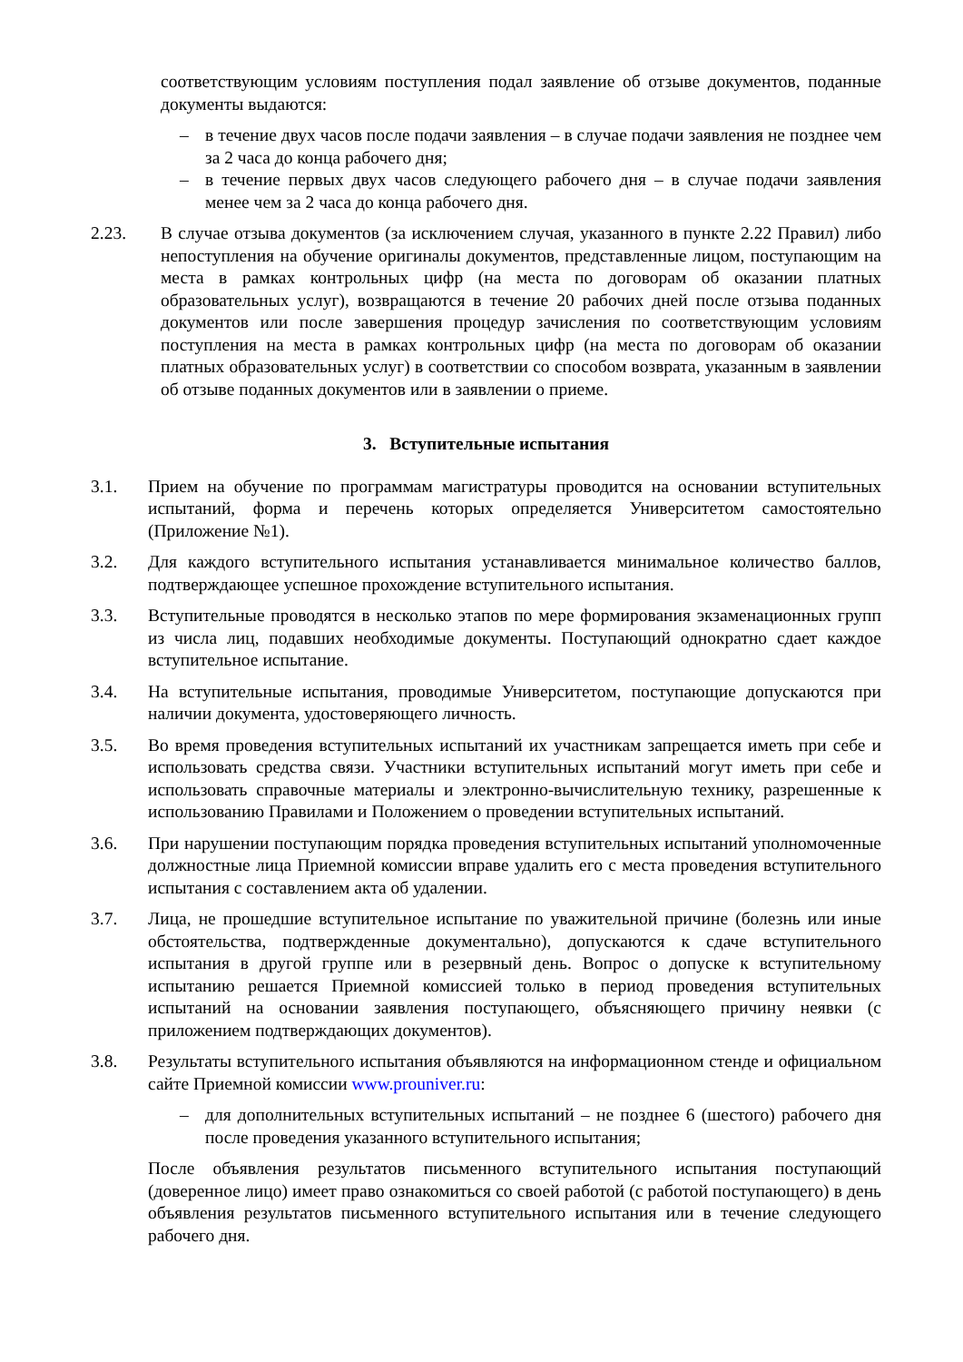соответствующим условиям поступления подал заявление об отзыве документов, поданные документы выдаются:
– в течение двух часов после подачи заявления – в случае подачи заявления не позднее чем за 2 часа до конца рабочего дня;
– в течение первых двух часов следующего рабочего дня – в случае подачи заявления менее чем за 2 часа до конца рабочего дня.
2.23. В случае отзыва документов (за исключением случая, указанного в пункте 2.22 Правил) либо непоступления на обучение оригиналы документов, представленные лицом, поступающим на места в рамках контрольных цифр (на места по договорам об оказании платных образовательных услуг), возвращаются в течение 20 рабочих дней после отзыва поданных документов или после завершения процедур зачисления по соответствующим условиям поступления на места в рамках контрольных цифр (на места по договорам об оказании платных образовательных услуг) в соответствии со способом возврата, указанным в заявлении об отзыве поданных документов или в заявлении о приеме.
3. Вступительные испытания
3.1. Прием на обучение по программам магистратуры проводится на основании вступительных испытаний, форма и перечень которых определяется Университетом самостоятельно (Приложение №1).
3.2. Для каждого вступительного испытания устанавливается минимальное количество баллов, подтверждающее успешное прохождение вступительного испытания.
3.3. Вступительные проводятся в несколько этапов по мере формирования экзаменационных групп из числа лиц, подавших необходимые документы. Поступающий однократно сдает каждое вступительное испытание.
3.4. На вступительные испытания, проводимые Университетом, поступающие допускаются при наличии документа, удостоверяющего личность.
3.5. Во время проведения вступительных испытаний их участникам запрещается иметь при себе и использовать средства связи. Участники вступительных испытаний могут иметь при себе и использовать справочные материалы и электронно-вычислительную технику, разрешенные к использованию Правилами и Положением о проведении вступительных испытаний.
3.6. При нарушении поступающим порядка проведения вступительных испытаний уполномоченные должностные лица Приемной комиссии вправе удалить его с места проведения вступительного испытания с составлением акта об удалении.
3.7. Лица, не прошедшие вступительное испытание по уважительной причине (болезнь или иные обстоятельства, подтвержденные документально), допускаются к сдаче вступительного испытания в другой группе или в резервный день. Вопрос о допуске к вступительному испытанию решается Приемной комиссией только в период проведения вступительных испытаний на основании заявления поступающего, объясняющего причину неявки (с приложением подтверждающих документов).
3.8. Результаты вступительного испытания объявляются на информационном стенде и официальном сайте Приемной комиссии www.prouniver.ru:
– для дополнительных вступительных испытаний – не позднее 6 (шестого) рабочего дня после проведения указанного вступительного испытания;
После объявления результатов письменного вступительного испытания поступающий (доверенное лицо) имеет право ознакомиться со своей работой (с работой поступающего) в день объявления результатов письменного вступительного испытания или в течение следующего рабочего дня.